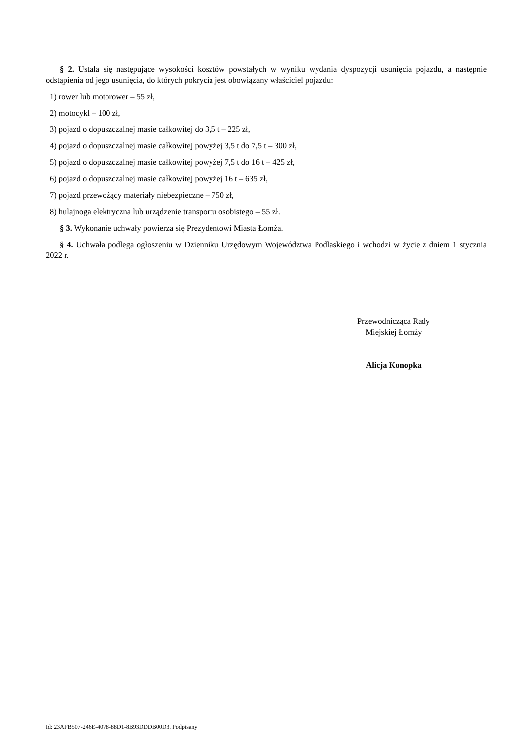§ 2. Ustala się następujące wysokości kosztów powstałych w wyniku wydania dyspozycji usunięcia pojazdu, a następnie odstąpienia od jego usunięcia, do których pokrycia jest obowiązany właściciel pojazdu:
1) rower lub motorower – 55 zł,
2) motocykl – 100 zł,
3) pojazd o dopuszczalnej masie całkowitej do 3,5 t – 225 zł,
4) pojazd o dopuszczalnej masie całkowitej powyżej 3,5 t do 7,5 t – 300 zł,
5) pojazd o dopuszczalnej masie całkowitej powyżej 7,5 t do 16 t – 425 zł,
6) pojazd o dopuszczalnej masie całkowitej powyżej 16 t – 635 zł,
7) pojazd przewożący materiały niebezpieczne – 750 zł,
8) hulajnoga elektryczna lub urządzenie transportu osobistego – 55 zł.
§ 3. Wykonanie uchwały powierza się Prezydentowi Miasta Łomża.
§ 4. Uchwała podlega ogłoszeniu w Dzienniku Urzędowym Województwa Podlaskiego i wchodzi w życie z dniem 1 stycznia 2022 r.
Przewodnicząca Rady
Miejskiej Łomży
Alicja Konopka
Id: 23AFB507-246E-4078-88D1-8B93DDDB00D3. Podpisany